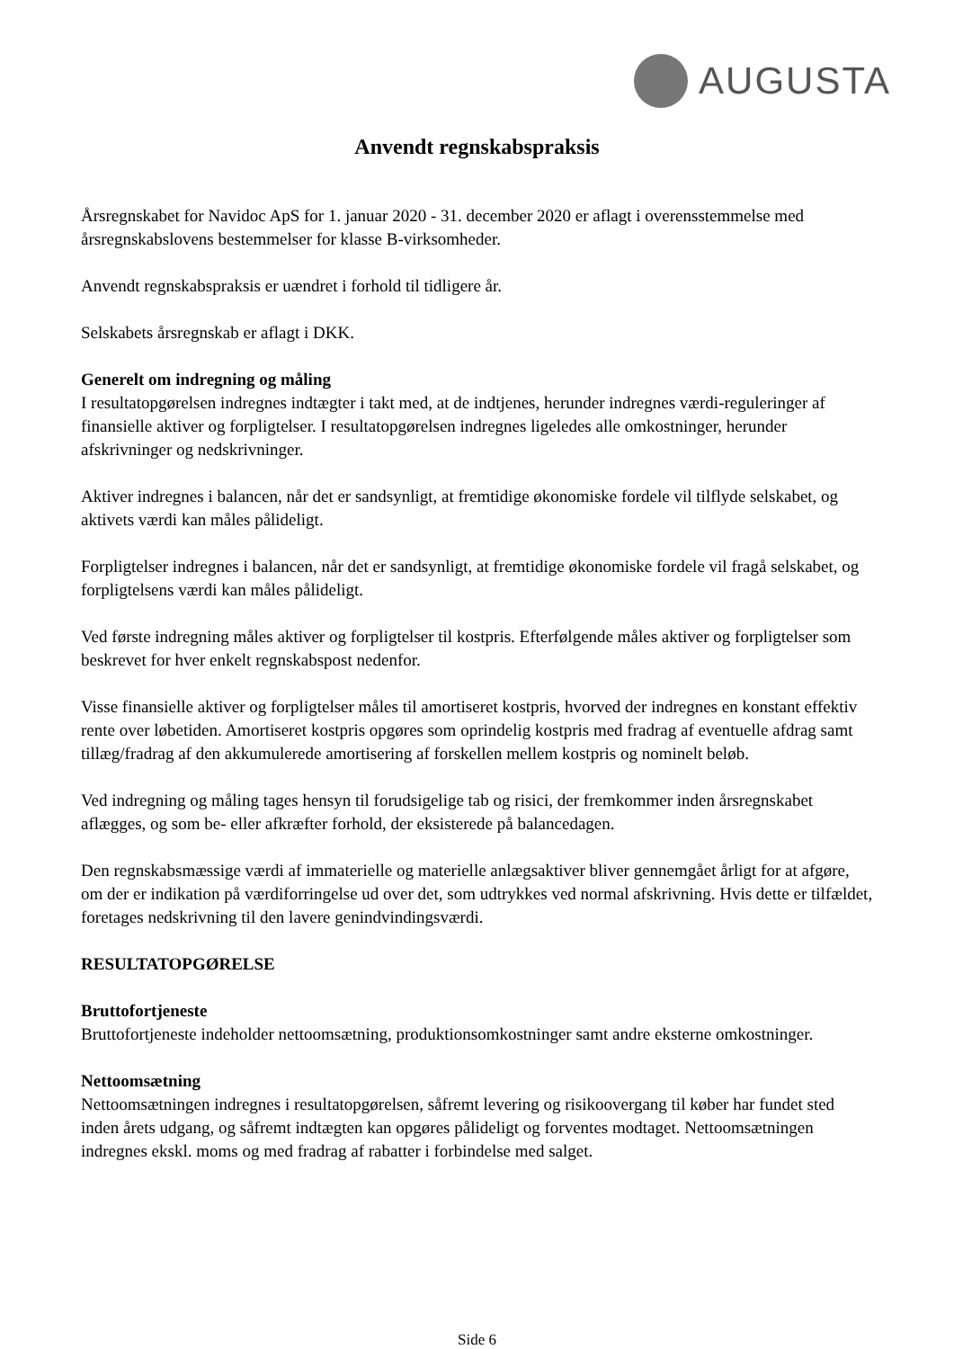AUGUSTA
Anvendt regnskabspraksis
Årsregnskabet for Navidoc ApS for 1. januar 2020 - 31. december 2020 er aflagt i overensstemmelse med årsregnskabslovens bestemmelser for klasse B-virksomheder.
Anvendt regnskabspraksis er uændret i forhold til tidligere år.
Selskabets årsregnskab er aflagt i DKK.
Generelt om indregning og måling
I resultatopgørelsen indregnes indtægter i takt med, at de indtjenes, herunder indregnes værdi-reguleringer af finansielle aktiver og forpligtelser. I resultatopgørelsen indregnes ligeledes alle omkostninger, herunder afskrivninger og nedskrivninger.
Aktiver indregnes i balancen, når det er sandsynligt, at fremtidige økonomiske fordele vil tilflyde selskabet, og aktivets værdi kan måles pålideligt.
Forpligtelser indregnes i balancen, når det er sandsynligt, at fremtidige økonomiske fordele vil fragå selskabet, og forpligtelsens værdi kan måles pålideligt.
Ved første indregning måles aktiver og forpligtelser til kostpris. Efterfølgende måles aktiver og forpligtelser som beskrevet for hver enkelt regnskabspost nedenfor.
Visse finansielle aktiver og forpligtelser måles til amortiseret kostpris, hvorved der indregnes en konstant effektiv rente over løbetiden. Amortiseret kostpris opgøres som oprindelig kostpris med fradrag af eventuelle afdrag samt tillæg/fradrag af den akkumulerede amortisering af forskellen mellem kostpris og nominelt beløb.
Ved indregning og måling tages hensyn til forudsigelige tab og risici, der fremkommer inden årsregnskabet aflægges, og som be- eller afkræfter forhold, der eksisterede på balancedagen.
Den regnskabsmæssige værdi af immaterielle og materielle anlægsaktiver bliver gennemgået årligt for at afgøre, om der er indikation på værdiforringelse ud over det, som udtrykkes ved normal afskrivning. Hvis dette er tilfældet, foretages nedskrivning til den lavere genindvindingsværdi.
RESULTATOPGØRELSE
Bruttofortjeneste
Bruttofortjeneste indeholder nettoomsætning, produktionsomkostninger samt andre eksterne omkostninger.
Nettoomsætning
Nettoomsætningen indregnes i resultatopgørelsen, såfremt levering og risikoovergang til køber har fundet sted inden årets udgang, og såfremt indtægten kan opgøres pålideligt og forventes modtaget. Nettoomsætningen indregnes ekskl. moms og med fradrag af rabatter i forbindelse med salget.
Side 6